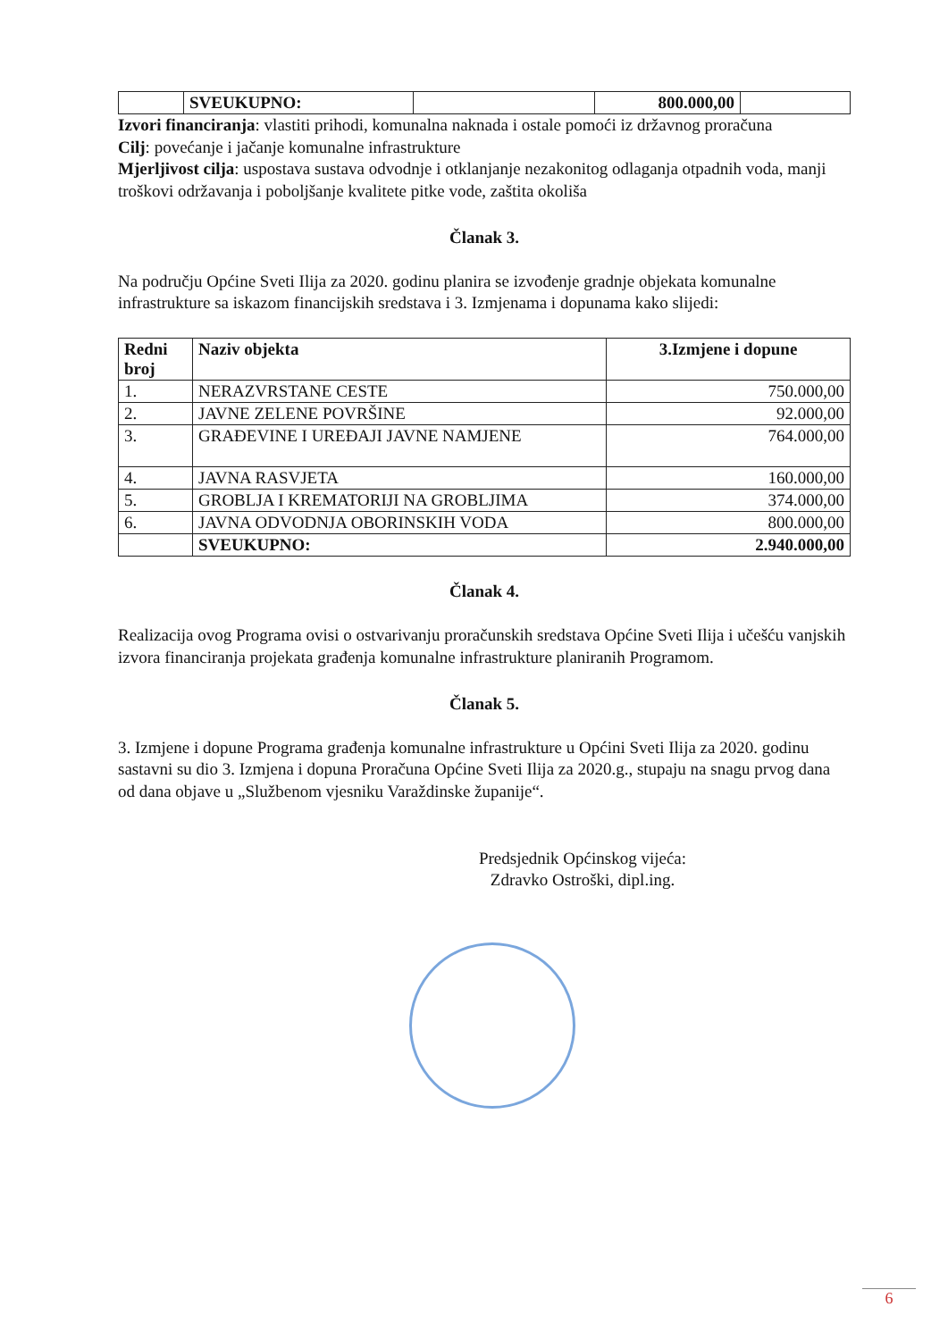| | SVEUKUPNO: | | 800.000,00 | |
Izvori financiranja: vlastiti prihodi, komunalna naknada i ostale pomoći iz državnog proračuna
Cilj: povećanje i jačanje komunalne infrastrukture
Mjerljivost cilja: uspostava sustava odvodnje i otklanjanje nezakonitog odlaganja otpadnih voda, manji troškovi održavanja i poboljšanje kvalitete pitke vode, zaštita okoliša
Članak 3.
Na području Općine Sveti Ilija za 2020. godinu planira se izvođenje gradnje objekata komunalne infrastrukture sa iskazom financijskih sredstava i 3. Izmjenama i dopunama kako slijedi:
| Redni broj | Naziv objekta | 3.Izmjene i dopune |
| --- | --- | --- |
| 1. | NERAZVRSTANE CESTE | 750.000,00 |
| 2. | JAVNE ZELENE POVRŠINE | 92.000,00 |
| 3. | GRAĐEVINE I UREĐAJI JAVNE NAMJENE | 764.000,00 |
| 4. | JAVNA RASVJETA | 160.000,00 |
| 5. | GROBLJA I KREMATORIJI NA GROBLJIMA | 374.000,00 |
| 6. | JAVNA ODVODNJA OBORINSKIH VODA | 800.000,00 |
| | SVEUKUPNO: | 2.940.000,00 |
Članak 4.
Realizacija ovog Programa ovisi o ostvarivanju proračunskih sredstava Općine Sveti Ilija i učešću vanjskih izvora financiranja projekata građenja komunalne infrastrukture planiranih Programom.
Članak 5.
3. Izmjene i dopune Programa građenja komunalne infrastrukture u Općini Sveti Ilija za 2020. godinu sastavni su dio 3. Izmjena i dopuna Proračuna Općine Sveti Ilija za 2020.g., stupaju na snagu prvog dana od dana objave u „Službenom vjesniku Varaždinske županije“.
Predsjednik Općinskog vijeća:
Zdravko Ostroški, dipl.ing.
6